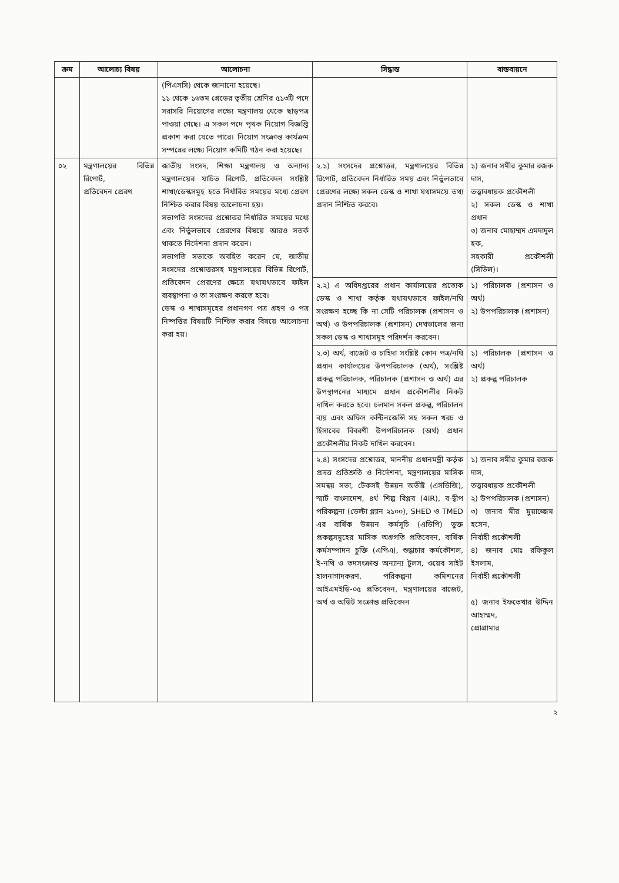| ক্রম | আলোচ্য বিষয় | আলোচনা | সিদ্ধান্ত | বাস্তবায়নে |
| --- | --- | --- | --- | --- |
| | | (পিএসসি) থেকে জানানো হয়েছে। ১১ থেকে ১৬তম গ্রেডের তৃতীয় শ্রেণির ৫১৩টি পদে সরাসরি নিয়োগের লক্ষ্যে মন্ত্রণালয় থেকে ছাড়পত্র পাওয়া গেছে। এ সকল পদে পৃথক নিয়োগ বিজ্ঞপ্তি প্রকাশ করা যেতে পারে। নিয়োগ সংক্রান্ত কার্যক্রম সম্পন্নের লক্ষ্যে নিয়োগ কমিটি গঠন করা হয়েছে। | | |
| ০২ | মন্ত্রণালয়ের বিভিন্ন রিপোর্ট, প্রতিবেদন প্রেরণ | জাতীয় সংসদ, শিক্ষা মন্ত্রণালয় ও অন্যান্য মন্ত্রণালয়ের যাচিত রিপোর্ট, প্রতিবেদন সংশ্লিষ্ট শাখা/ডেস্কসমূহ হতে নির্ধারিত সময়ের মধ্যে প্রেরণ নিশ্চিত করার বিষয় আলোচনা হয়। সভাপতি সংসদের প্রশ্নোত্তর নির্ধারিত সময়ের মধ্যে এবং নির্ভুলভাবে প্রেরণের বিষয়ে আরও সতর্ক থাকতে নির্দেশনা প্রদান করেন। সভাপতি সভাকে অবহিত করেন যে, জাতীয় সংসদের প্রশ্নোত্তরসহ মন্ত্রণালয়ের বিভিন্ন রিপোর্ট, প্রতিবেদন প্রেরণের ক্ষেত্রে যথাযথভাবে ফাইল ব্যবস্থাপনা ও তা সংরক্ষণ করতে হবে। ডেস্ক ও শাখাসমূহের প্রধানগণ পত্র গ্রহণ ও পত্র নিষ্পত্তির বিষয়টি নিশ্চিত করার বিষয়ে আলোচনা করা হয়। | ২.১) সংসদের প্রশ্নোত্তর, মন্ত্রণালয়ের বিভিন্ন রিপোর্ট, প্রতিবেদন নির্ধারিত সময় এবং নির্ভুলভাবে প্রেরণের লক্ষ্যে সকল ডেস্ক ও শাখা যথাসময়ে তথ্য প্রদান নিশ্চিত করবে। | ১) জনাব সমীর কুমার রজক দাস, তত্ত্বাবধায়ক প্রকৌশলী ২) সকল ডেস্ক ও শাখা প্রধান ৩) জনাব মোহাম্মদ এমদাদুল হক, সহকারী প্রকৌশলী (সিভিল)। |
| | | | ২.২) এ অধিদপ্তরের প্রধান কার্যালয়ের প্রত্যেক ডেস্ক ও শাখা কর্তৃক যথাযথভাবে ফাইল/নথি সংরক্ষণ হচ্ছে কি না সেটি পরিচালক (প্রশাসন ও অর্থ) ও উপপরিচালক (প্রশাসন) দেখভালের জন্য সকল ডেস্ক ও শাখাসমূহ পরিদর্শন করবেন। | ১) পরিচালক (প্রশাসন ও অর্থ) ২) উপপরিচালক (প্রশাসন) |
| | | | ২.৩) অর্থ, বাজেট ও চাহিদা সংশ্লিষ্ট কোন পত্র/নথি প্রধান কার্যালয়ের উপপরিচালক (অর্থ), সংশ্লিষ্ট প্রকল্প পরিচালক, পরিচালক (প্রশাসন ও অর্থ) এর উপস্থাপনের মাধ্যমে প্রধান প্রকৌশলীর নিকট দাখিল করতে হবে। চলমান সকল প্রকল্প, পরিচালন ব্যয় এবং অফিস কন্টিনজেন্সি সহ সকল খরচ ও হিসাবের বিবরণী উপপরিচালক (অর্থ) প্রধান প্রকৌশলীর নিকট দাখিল করবেন। | ১) পরিচালক (প্রশাসন ও অর্থ) ২) প্রকল্প পরিচালক |
| | | | ২.৪) সংসদের প্রশ্নোত্তর, মাননীয় প্রধানমন্ত্রী কর্তৃক প্রদত্ত প্রতিশ্রুতি ও নির্দেশনা, মন্ত্রণালয়ের মাসিক সমন্বয় সভা, টেকসই উন্নয়ন অভীষ্ট (এসডিজি), স্মার্ট বাংলাদেশ, ৪র্থ শিল্প বিপ্লব (4IR), ব-দ্বীপ পরিকল্পনা (ডেল্টা প্ল্যান ২১০০), SHED ও TMED এর বার্ষিক উন্নয়ন কর্মসূচি (এডিপি) ভুক্ত প্রকল্পসমূহের মাসিক অগ্রগতি প্রতিবেদন, বার্ষিক কর্মসম্পাদন চুক্তি (এপিএ), শুদ্ধাচার কর্মকৌশল, ই-নথি ও তদসংক্রান্ত অন্যান্য টুলস, ওয়েব সাইট হালনাগাদকরণ, পরিকল্পনা কমিশনের আইএমইডি-০৫ প্রতিবেদন, মন্ত্রণালয়ের বাজেট, অর্থ ও অডিট সংক্রান্ত প্রতিবেদন | ১) জনাব সমীর কুমার রজক দাস, তত্ত্বাবধায়ক প্রকৌশলী ২) উপপরিচালক (প্রশাসন) ৩) জনাব মীর মুয়াজ্জেম হসেন, নির্বাহী প্রকৌশলী ৪) জনাব মোঃ রফিকুল ইসলাম, নির্বাহী প্রকৌশলী ৫) জনাব ইফতেখার উদ্দিন আহাম্মদ, প্রোগ্রামার |
২